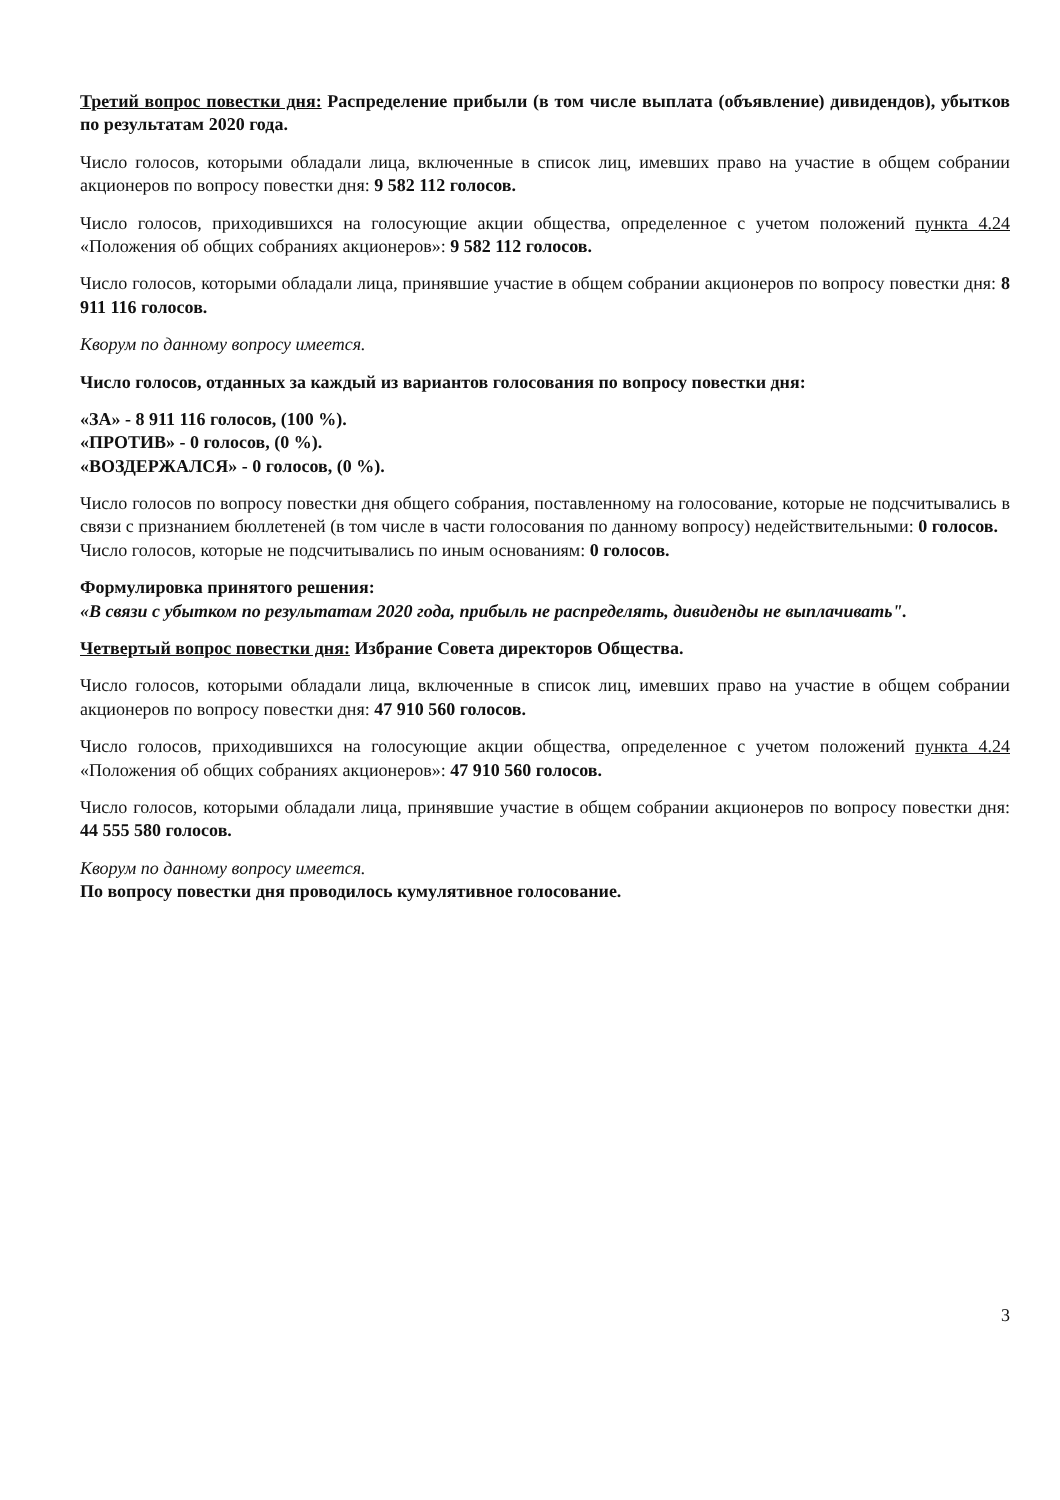Третий вопрос повестки дня: Распределение прибыли (в том числе выплата (объявление) дивидендов), убытков по результатам 2020 года.
Число голосов, которыми обладали лица, включенные в список лиц, имевших право на участие в общем собрании акционеров по вопросу повестки дня: 9 582 112 голосов.
Число голосов, приходившихся на голосующие акции общества, определенное с учетом положений пункта 4.24 «Положения об общих собраниях акционеров»: 9 582 112 голосов.
Число голосов, которыми обладали лица, принявшие участие в общем собрании акционеров по вопросу повестки дня: 8 911 116 голосов.
Кворум по данному вопросу имеется.
Число голосов, отданных за каждый из вариантов голосования по вопросу повестки дня:
«ЗА» - 8 911 116 голосов, (100 %).
«ПРОТИВ» - 0 голосов, (0 %).
«ВОЗДЕРЖАЛСЯ» - 0 голосов, (0 %).
Число голосов по вопросу повестки дня общего собрания, поставленному на голосование, которые не подсчитывались в связи с признанием бюллетеней (в том числе в части голосования по данному вопросу) недействительными: 0 голосов.
Число голосов, которые не подсчитывались по иным основаниям: 0 голосов.
Формулировка принятого решения:
«В связи с убытком по результатам 2020 года, прибыль не распределять, дивиденды не выплачивать".
Четвертый вопрос повестки дня: Избрание Совета директоров Общества.
Число голосов, которыми обладали лица, включенные в список лиц, имевших право на участие в общем собрании акционеров по вопросу повестки дня: 47 910 560 голосов.
Число голосов, приходившихся на голосующие акции общества, определенное с учетом положений пункта 4.24 «Положения об общих собраниях акционеров»: 47 910 560 голосов.
Число голосов, которыми обладали лица, принявшие участие в общем собрании акционеров по вопросу повестки дня: 44 555 580 голосов.
Кворум по данному вопросу имеется.
По вопросу повестки дня проводилось кумулятивное голосование.
3